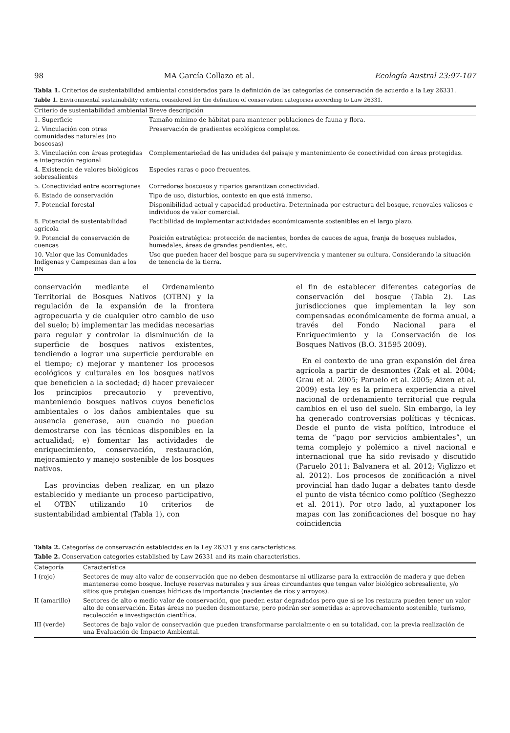98 MA García Collazo et al. Ecología Austral 23:97-107
Tabla 1. Criterios de sustentabilidad ambiental considerados para la definición de las categorías de conservación de acuerdo a la Ley 26331.
Table 1. Environmental sustainability criteria considered for the definition of conservation categories according to Law 26331.
| Criterio de sustentabilidad ambiental | Breve descripción |
| --- | --- |
| 1. Superficie | Tamaño mínimo de hábitat para mantener poblaciones de fauna y flora. |
| 2. Vinculación con otras comunidades naturales (no boscosas) | Preservación de gradientes ecológicos completos. |
| 3. Vinculación con áreas protegidas e integración regional | Complementariedad de las unidades del paisaje y mantenimiento de conectividad con áreas protegidas. |
| 4. Existencia de valores biológicos sobresalientes | Especies raras o poco frecuentes. |
| 5. Conectividad entre ecorregiones | Corredores boscosos y riparios garantizan conectividad. |
| 6. Estado de conservación | Tipo de uso, disturbios, contexto en que está inmerso. |
| 7. Potencial forestal | Disponibilidad actual y capacidad productiva. Determinada por estructura del bosque, renovales valiosos e individuos de valor comercial. |
| 8. Potencial de sustentabilidad agrícola | Factibilidad de implementar actividades económicamente sostenibles en el largo plazo. |
| 9. Potencial de conservación de cuencas | Posición estratégica: protección de nacientes, bordes de cauces de agua, franja de bosques nublados, humedales, áreas de grandes pendientes, etc. |
| 10. Valor que las Comunidades Indígenas y Campesinas dan a los BN | Uso que pueden hacer del bosque para su supervivencia y mantener su cultura. Considerando la situación de tenencia de la tierra. |
conservación mediante el Ordenamiento Territorial de Bosques Nativos (OTBN) y la regulación de la expansión de la frontera agropecuaria y de cualquier otro cambio de uso del suelo; b) implementar las medidas necesarias para regular y controlar la disminución de la superficie de bosques nativos existentes, tendiendo a lograr una superficie perdurable en el tiempo; c) mejorar y mantener los procesos ecológicos y culturales en los bosques nativos que beneficien a la sociedad; d) hacer prevalecer los principios precautorio y preventivo, manteniendo bosques nativos cuyos beneficios ambientales o los daños ambientales que su ausencia generase, aun cuando no puedan demostrarse con las técnicas disponibles en la actualidad; e) fomentar las actividades de enriquecimiento, conservación, restauración, mejoramiento y manejo sostenible de los bosques nativos.
Las provincias deben realizar, en un plazo establecido y mediante un proceso participativo, el OTBN utilizando 10 criterios de sustentabilidad ambiental (Tabla 1), con
el fin de establecer diferentes categorías de conservación del bosque (Tabla 2). Las jurisdicciones que implementan la ley son compensadas económicamente de forma anual, a través del Fondo Nacional para el Enriquecimiento y la Conservación de los Bosques Nativos (B.O. 31595 2009).
En el contexto de una gran expansión del área agrícola a partir de desmontes (Zak et al. 2004; Grau et al. 2005; Paruelo et al. 2005; Aizen et al. 2009) esta ley es la primera experiencia a nivel nacional de ordenamiento territorial que regula cambios en el uso del suelo. Sin embargo, la ley ha generado controversias políticas y técnicas. Desde el punto de vista político, introduce el tema de “pago por servicios ambientales”, un tema complejo y polémico a nivel nacional e internacional que ha sido revisado y discutido (Paruelo 2011; Balvanera et al. 2012; Viglizzo et al. 2012). Los procesos de zonificación a nivel provincial han dado lugar a debates tanto desde el punto de vista técnico como político (Seghezzo et al. 2011). Por otro lado, al yuxtaponer los mapas con las zonificaciones del bosque no hay coincidencia
Tabla 2. Categorías de conservación establecidas en la Ley 26331 y sus características.
Table 2. Conservation categories established by Law 26331 and its main characteristics.
| Categoría | Característica |
| --- | --- |
| I (rojo) | Sectores de muy alto valor de conservación que no deben desmontarse ni utilizarse para la extracción de madera y que deben mantenerse como bosque. Incluye reservas naturales y sus áreas circundantes que tengan valor biológico sobresaliente, y/o sitios que protejan cuencas hídricas de importancia (nacientes de ríos y arroyos). |
| II (amarillo) | Sectores de alto o medio valor de conservación, que pueden estar degradados pero que si se los restaura pueden tener un valor alto de conservación. Estas áreas no pueden desmontarse, pero podrán ser sometidas a: aprovechamiento sostenible, turismo, recolección e investigación científica. |
| III (verde) | Sectores de bajo valor de conservación que pueden transformarse parcialmente o en su totalidad, con la previa realización de una Evaluación de Impacto Ambiental. |